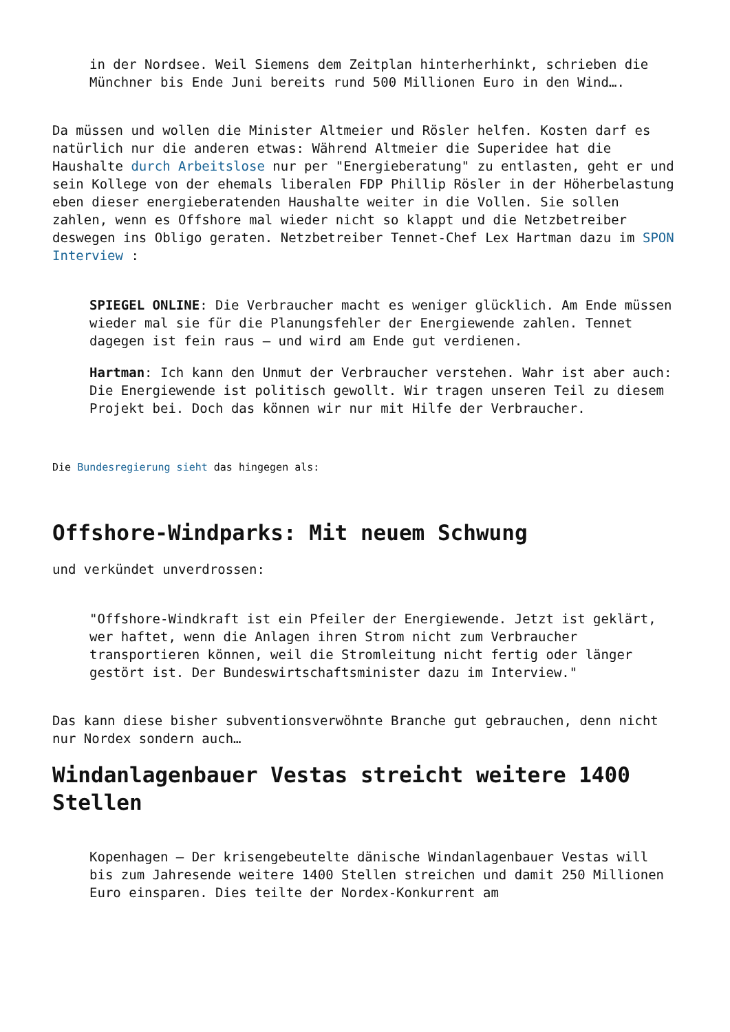in der Nordsee. Weil Siemens dem Zeitplan hinterherhinkt, schrieben die Münchner bis Ende Juni bereits rund 500 Millionen Euro in den Wind….
Da müssen und wollen die Minister Altmeier und Rösler helfen. Kosten darf es natürlich nur die anderen etwas: Während Altmeier die Superidee hat die Haushalte durch Arbeitslose nur per "Energieberatung" zu entlasten, geht er und sein Kollege von der ehemals liberalen FDP Phillip Rösler in der Höherbelastung eben dieser energieberatenden Haushalte weiter in die Vollen. Sie sollen zahlen, wenn es Offshore mal wieder nicht so klappt und die Netzbetreiber deswegen ins Obligo geraten. Netzbetreiber Tennet-Chef Lex Hartman dazu im SPON Interview :
SPIEGEL ONLINE: Die Verbraucher macht es weniger glücklich. Am Ende müssen wieder mal sie für die Planungsfehler der Energiewende zahlen. Tennet dagegen ist fein raus – und wird am Ende gut verdienen.
Hartman: Ich kann den Unmut der Verbraucher verstehen. Wahr ist aber auch: Die Energiewende ist politisch gewollt. Wir tragen unseren Teil zu diesem Projekt bei. Doch das können wir nur mit Hilfe der Verbraucher.
Die Bundesregierung sieht das hingegen als:
Offshore-Windparks: Mit neuem Schwung
und verkündet unverdrossen:
"Offshore-Windkraft ist ein Pfeiler der Energiewende. Jetzt ist geklärt, wer haftet, wenn die Anlagen ihren Strom nicht zum Verbraucher transportieren können, weil die Stromleitung nicht fertig oder länger gestört ist. Der Bundeswirtschaftsminister dazu im Interview."
Das kann diese bisher subventionsverwöhnte Branche gut gebrauchen, denn nicht nur Nordex sondern auch…
Windanlagenbauer Vestas streicht weitere 1400 Stellen
Kopenhagen – Der krisengebeutelte dänische Windanlagenbauer Vestas will bis zum Jahresende weitere 1400 Stellen streichen und damit 250 Millionen Euro einsparen. Dies teilte der Nordex-Konkurrent am